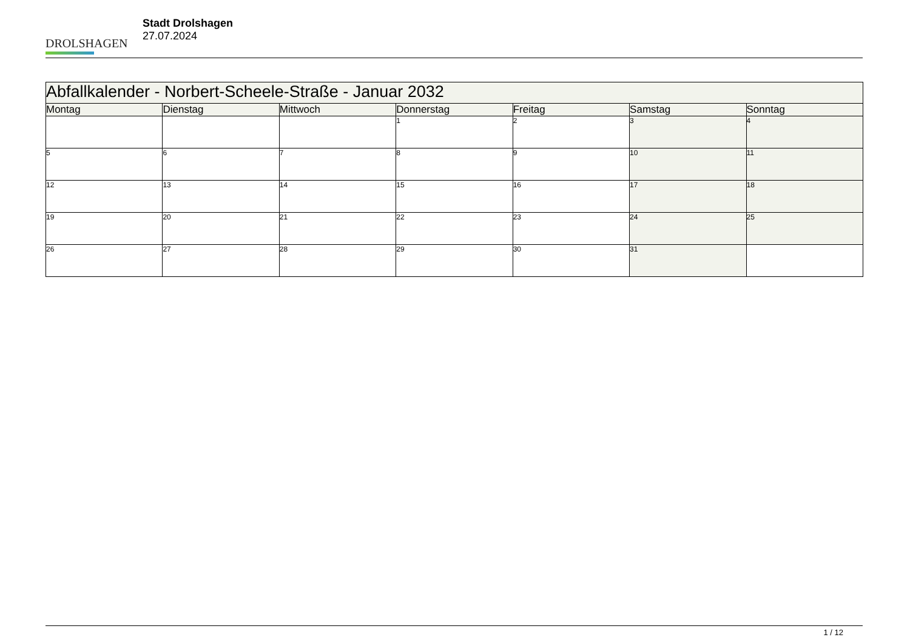DROLSHAGEN
Stadt Drolshagen
27.07.2024
| Abfallkalender - Norbert-Scheele-Straße - Januar 2032 | | | | | | |
| --- | --- | --- | --- | --- | --- | --- |
| Montag | Dienstag | Mittwoch | Donnerstag | Freitag | Samstag | Sonntag |
| | | | 1 | 2 | 3 | 4 |
| 5 | 6 | 7 | 8 | 9 | 10 | 11 |
| 12 | 13 | 14 | 15 | 16 | 17 | 18 |
| 19 | 20 | 21 | 22 | 23 | 24 | 25 |
| 26 | 27 | 28 | 29 | 30 | 31 | |
1 / 12